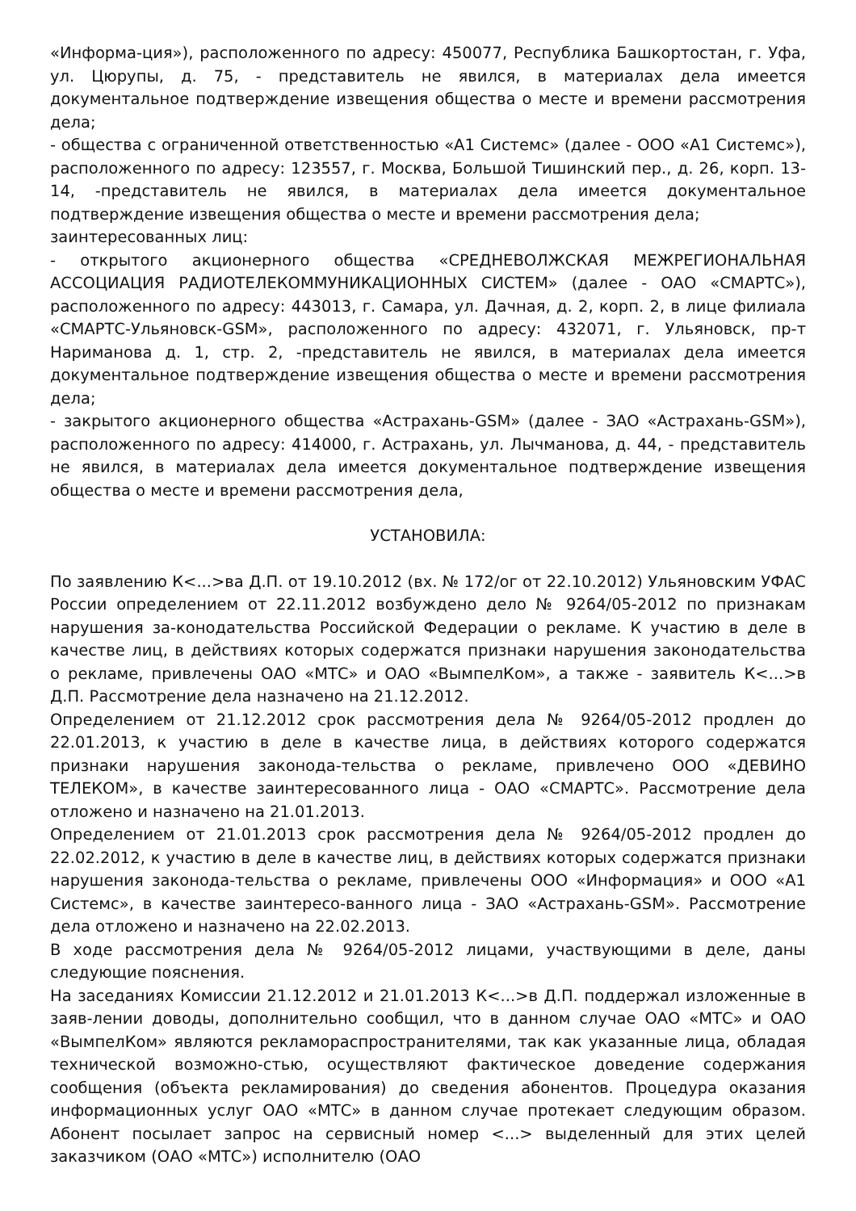«Информа-ция»), расположенного по адресу: 450077, Республика Башкортостан, г. Уфа, ул. Цюрупы, д. 75, - представитель не явился, в материалах дела имеется документальное подтверждение извещения общества о месте и времени рассмотрения дела;
- общества с ограниченной ответственностью «А1 Системс» (далее - ООО «А1 Системс»), расположенного по адресу: 123557, г. Москва, Большой Тишинский пер., д. 26, корп. 13-14, -представитель не явился, в материалах дела имеется документальное подтверждение извещения общества о месте и времени рассмотрения дела;
заинтересованных лиц:
- открытого акционерного общества «СРЕДНЕВОЛЖСКАЯ МЕЖРЕГИОНАЛЬНАЯ АССОЦИАЦИЯ РАДИОТЕЛЕКОММУНИКАЦИОННЫХ СИСТЕМ» (далее - ОАО «СМАРТС»), расположенного по адресу: 443013, г. Самара, ул. Дачная, д. 2, корп. 2, в лице филиала «СМАРТС-Ульяновск-GSM», расположенного по адресу: 432071, г. Ульяновск, пр-т Нариманова д. 1, стр. 2, -представитель не явился, в материалах дела имеется документальное подтверждение извещения общества о месте и времени рассмотрения дела;
- закрытого акционерного общества «Астрахань-GSM» (далее - ЗАО «Астрахань-GSM»), расположенного по адресу: 414000, г. Астрахань, ул. Лычманова, д. 44, - представитель не явился, в материалах дела имеется документальное подтверждение извещения общества о месте и времени рассмотрения дела,
УСТАНОВИЛА:
По заявлению К<...>ва Д.П. от 19.10.2012 (вх. № 172/ог от 22.10.2012) Ульяновским УФАС России определением от 22.11.2012 возбуждено дело № 9264/05-2012 по признакам нарушения за-конодательства Российской Федерации о рекламе. К участию в деле в качестве лиц, в действиях которых содержатся признаки нарушения законодательства о рекламе, привлечены ОАО «МТС» и ОАО «ВымпелКом», а также - заявитель К<...>в Д.П. Рассмотрение дела назначено на 21.12.2012.
Определением от 21.12.2012 срок рассмотрения дела № 9264/05-2012 продлен до 22.01.2013, к участию в деле в качестве лица, в действиях которого содержатся признаки нарушения законода-тельства о рекламе, привлечено ООО «ДЕВИНО ТЕЛЕКОМ», в качестве заинтересованного лица - ОАО «СМАРТС». Рассмотрение дела отложено и назначено на 21.01.2013.
Определением от 21.01.2013 срок рассмотрения дела № 9264/05-2012 продлен до 22.02.2012, к участию в деле в качестве лиц, в действиях которых содержатся признаки нарушения законода-тельства о рекламе, привлечены ООО «Информация» и ООО «А1 Системс», в качестве заинтересо-ванного лица - ЗАО «Астрахань-GSM». Рассмотрение дела отложено и назначено на 22.02.2013.
В ходе рассмотрения дела № 9264/05-2012 лицами, участвующими в деле, даны следующие пояснения.
На заседаниях Комиссии 21.12.2012 и 21.01.2013 К<...>в Д.П. поддержал изложенные в заяв-лении доводы, дополнительно сообщил, что в данном случае ОАО «МТС» и ОАО «ВымпелКом» являются рекламораспространителями, так как указанные лица, обладая технической возможно-стью, осуществляют фактическое доведение содержания сообщения (объекта рекламирования) до сведения абонентов. Процедура оказания информационных услуг ОАО «МТС» в данном случае протекает следующим образом. Абонент посылает запрос на сервисный номер <...> выделенный для этих целей заказчиком (ОАО «МТС») исполнителю (ОАО